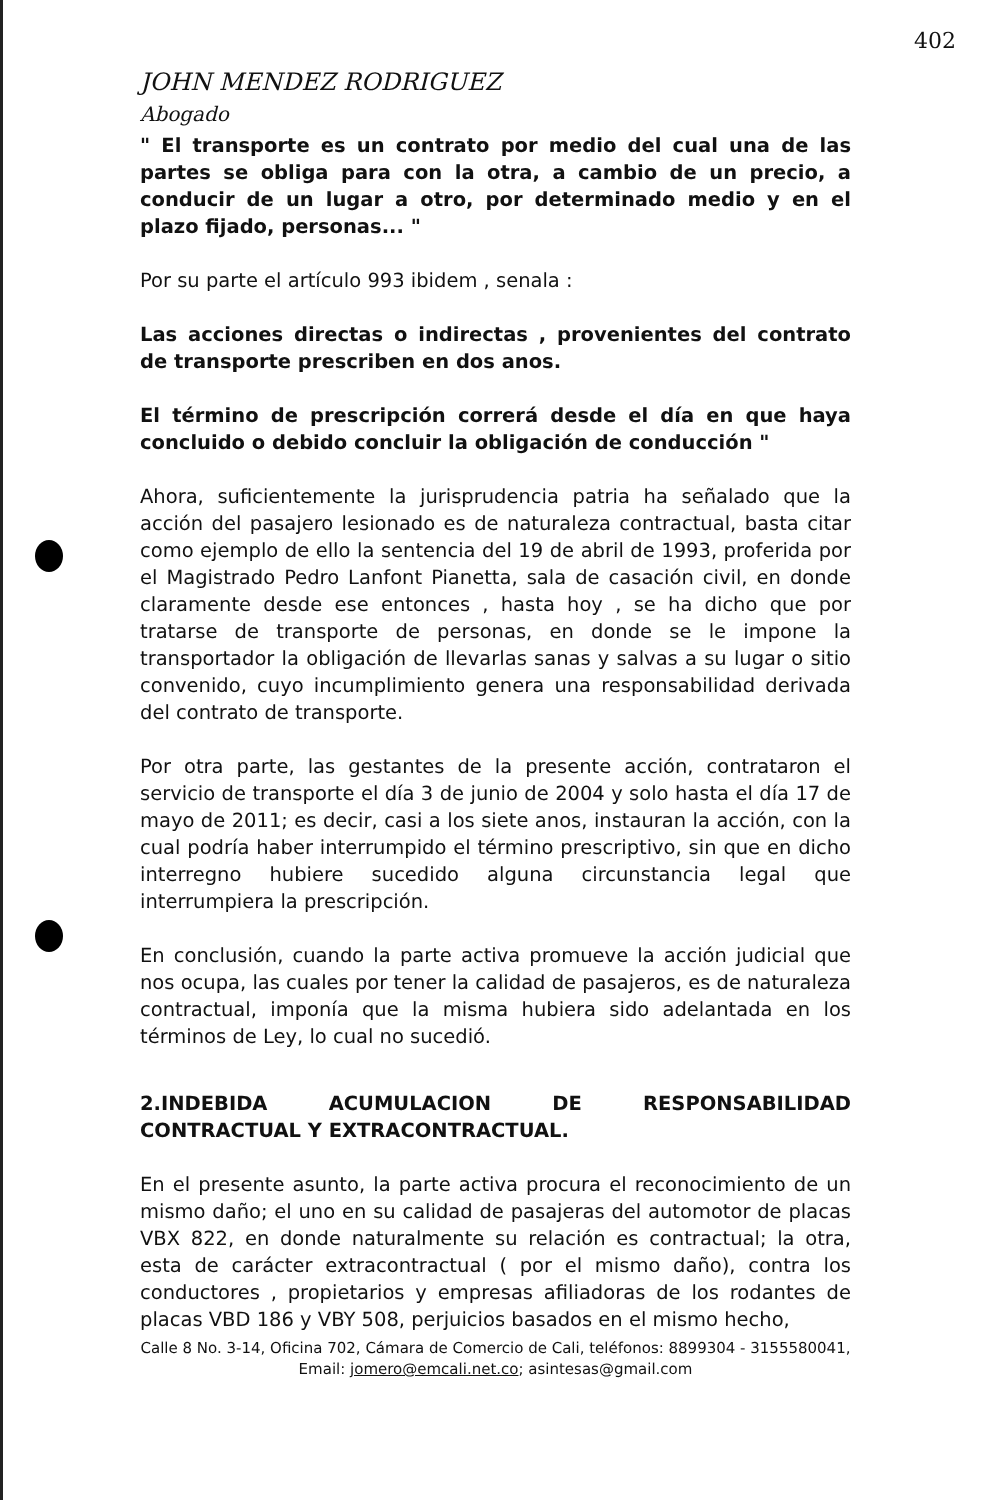402
JOHN MENDEZ RODRIGUEZ
Abogado
" El transporte es un contrato por medio del cual una de las partes se obliga para con la otra, a cambio de un precio, a conducir de un lugar a otro, por determinado medio y en el plazo fijado, personas... "
Por su parte el artículo 993 ibidem , senala :
Las acciones directas o indirectas , provenientes del contrato de transporte prescriben en dos anos.
El término de prescripción correrá desde el día en que haya concluido o debido concluir la obligación de conducción "
Ahora, suficientemente la jurisprudencia patria ha señalado que la acción del pasajero lesionado es de naturaleza contractual, basta citar como ejemplo de ello la sentencia del 19 de abril de 1993, proferida por el Magistrado Pedro Lanfont Pianetta, sala de casación civil, en donde claramente desde ese entonces , hasta hoy , se ha dicho que por tratarse de transporte de personas, en donde se le impone la transportador la obligación de llevarlas sanas y salvas a su lugar o sitio convenido, cuyo incumplimiento genera una responsabilidad derivada del contrato de transporte.
Por otra parte, las gestantes de la presente acción, contrataron el servicio de transporte el día 3 de junio de 2004 y solo hasta el día 17 de mayo de 2011; es decir, casi a los siete anos, instauran la acción, con la cual podría haber interrumpido el término prescriptivo, sin que en dicho interregno hubiere sucedido alguna circunstancia legal que interrumpiera la prescripción.
En conclusión, cuando la parte activa promueve la acción judicial que nos ocupa, las cuales por tener la calidad de pasajeros, es de naturaleza contractual, imponía que la misma hubiera sido adelantada en los términos de Ley, lo cual no sucedió.
2.INDEBIDA ACUMULACION DE RESPONSABILIDAD CONTRACTUAL Y EXTRACONTRACTUAL.
En el presente asunto, la parte activa procura el reconocimiento de un mismo daño; el uno en su calidad de pasajeras del automotor de placas VBX 822, en donde naturalmente su relación es contractual; la otra, esta de carácter extracontractual ( por el mismo daño), contra los conductores , propietarios y empresas afiliadoras de los rodantes de placas VBD 186 y VBY 508, perjuicios basados en el mismo hecho,
Calle 8 No. 3-14, Oficina 702, Cámara de Comercio de Cali, teléfonos: 8899304 - 3155580041, Email: jomero@emcali.net.co; asintesas@gmail.com